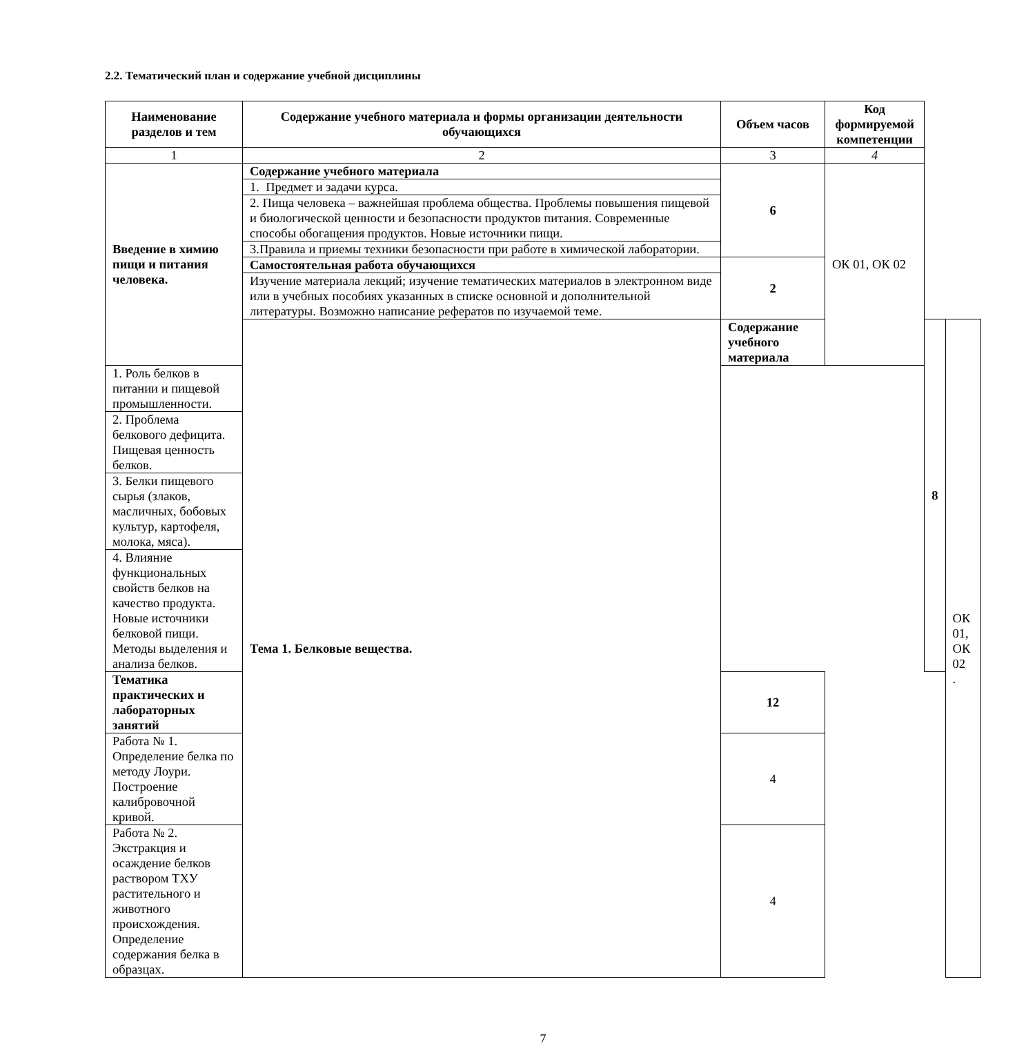2.2. Тематический план и содержание учебной дисциплины
| Наименование разделов и тем | Содержание учебного материала и формы организации деятельности обучающихся | Объем часов | Код формируемой компетенции | | |
| --- | --- | --- | --- | --- | --- |
| 1 | 2 | 3 | 4 | | |
| Введение в химию пищи и питания человека. | Содержание учебного материала | 6 | ОК 01, ОК 02 | | |
| | 1. Предмет и задачи курса. | | | | |
| | 2. Пища человека – важнейшая проблема общества. Проблемы повышения пищевой и биологической ценности и безопасности продуктов питания. Современные способы обогащения продуктов. Новые источники пищи. | | | | |
| | 3.Правила и приемы техники безопасности при работе в химической лаборатории. | | | | |
| | Самостоятельная работа обучающихся | 2 | | | |
| | Изучение материала лекций; изучение тематических материалов в электронном виде или в учебных пособиях указанных в списке основной и дополнительной литературы. Возможно написание рефератов по изучаемой теме. | | | | |
| | Тема 1. Белковые вещества. | Содержание учебного материала | | 8 | ОК 01, ОК 02 . |
| 1. Роль белков в питании и пищевой промышленности. | | | | | |
| 2. Проблема белкового дефицита. Пищевая ценность белков. | | | | | |
| 3. Белки пищевого сырья (злаков, масличных, бобовых культур, картофеля, молока, мяса). | | | | | |
| 4. Влияние функциональных свойств белков на качество продукта. Новые источники белковой пищи. Методы выделения и анализа белков. | | | | | |
| Тематика практических и лабораторных занятий | | 12 | | | |
| Работа № 1. Определение белка по методу Лоури. Построение калибровочной кривой. | | 4 | | | |
| Работа № 2. Экстракция и осаждение белков раствором ТХУ растительного и животного происхождения. Определение содержания белка в образцах. | | 4 | | | |
7